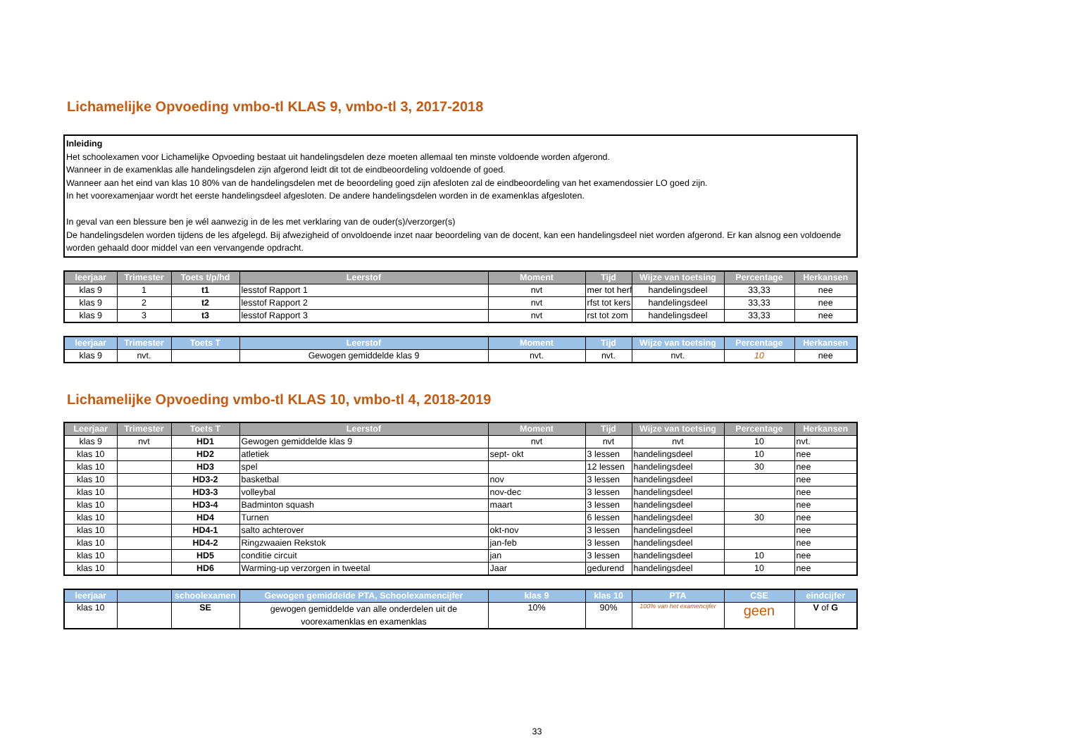Lichamelijke Opvoeding vmbo-tl KLAS 9, vmbo-tl 3, 2017-2018
Inleiding
Het schoolexamen voor Lichamelijke Opvoeding bestaat uit handelingsdelen deze moeten allemaal ten minste voldoende worden afgerond.
Wanneer in de examenklas alle handelingsdelen zijn afgerond leidt dit tot de eindbeoordeling voldoende of goed.
Wanneer aan het eind van klas 10 80% van de handelingsdelen met de beoordeling goed zijn afesloten zal de eindbeoordeling van het examendossier LO goed zijn.
In het voorexamenjaar wordt het eerste handelingsdeel afgesloten. De andere handelingsdelen worden in de examenklas afgesloten.
In geval van een blessure ben je wél aanwezig in de les met verklaring van de ouder(s)/verzorger(s)
De handelingsdelen worden tijdens de les afgelegd. Bij afwezigheid of onvoldoende inzet naar beoordeling van de docent, kan een handelingsdeel niet worden afgerond. Er kan alsnog een voldoende worden gehaald door middel van een vervangende opdracht.
| leerjaar | Trimester | Toets t/p/hd | Leerstof | Moment | Tijd | Wijze van toetsing | Percentage | Herkansen |
| --- | --- | --- | --- | --- | --- | --- | --- | --- |
| klas 9 | 1 | t1 | lesstof Rapport 1 | nvt | mer tot herf | handelingsdeel | 33,33 | nee |
| klas 9 | 2 | t2 | lesstof Rapport 2 | nvt | rfst tot kers | handelingsdeel | 33,33 | nee |
| klas 9 | 3 | t3 | lesstof Rapport 3 | nvt | rst tot zom | handelingsdeel | 33,33 | nee |
| leerjaar | Trimester | Toets T | Leerstof | Moment | Tijd | Wijze van toetsing | Percentage | Herkansen |
| --- | --- | --- | --- | --- | --- | --- | --- | --- |
| klas 9 | nvt. | | Gewogen gemiddelde klas 9 | nvt. | nvt. | nvt. | 10 | nee |
Lichamelijke Opvoeding vmbo-tl KLAS 10, vmbo-tl 4, 2018-2019
| Leerjaar | Trimester | Toets T | Leerstof | Moment | Tijd | Wijze van toetsing | Percentage | Herkansen |
| --- | --- | --- | --- | --- | --- | --- | --- | --- |
| klas 9 | nvt | HD1 | Gewogen gemiddelde klas 9 | nvt | nvt | nvt | 10 | nvt. |
| klas 10 | | HD2 | atletiek | sept- okt | 3 lessen | handelingsdeel | 10 | nee |
| klas 10 | | HD3 | spel | | 12 lessen | handelingsdeel | 30 | nee |
| klas 10 | | HD3-2 | basketbal | nov | 3 lessen | handelingsdeel | | nee |
| klas 10 | | HD3-3 | volleybal | nov-dec | 3 lessen | handelingsdeel | | nee |
| klas 10 | | HD3-4 | Badminton squash | maart | 3 lessen | handelingsdeel | | nee |
| klas 10 | | HD4 | Turnen | | 6 lessen | handelingsdeel | 30 | nee |
| klas 10 | | HD4-1 | salto achterover | okt-nov | 3 lessen | handelingsdeel | | nee |
| klas 10 | | HD4-2 | Ringzwaaien Rekstok | jan-feb | 3 lessen | handelingsdeel | | nee |
| klas 10 | | HD5 | conditie circuit | jan | 3 lessen | handelingsdeel | 10 | nee |
| klas 10 | | HD6 | Warming-up verzorgen in tweetal | Jaar | gedurend | handelingsdeel | 10 | nee |
| leerjaar | | schoolexamen | Gewogen gemiddelde PTA, Schoolexamencijfer | klas 9 | klas 10 | PTA | CSE | eindcijfer |
| --- | --- | --- | --- | --- | --- | --- | --- | --- |
| klas 10 | | SE | gewogen gemiddelde van alle onderdelen uit de voorexamenklas en examenklas | 10% | 90% | 100% van het examencijfer | geen | V of G |
33